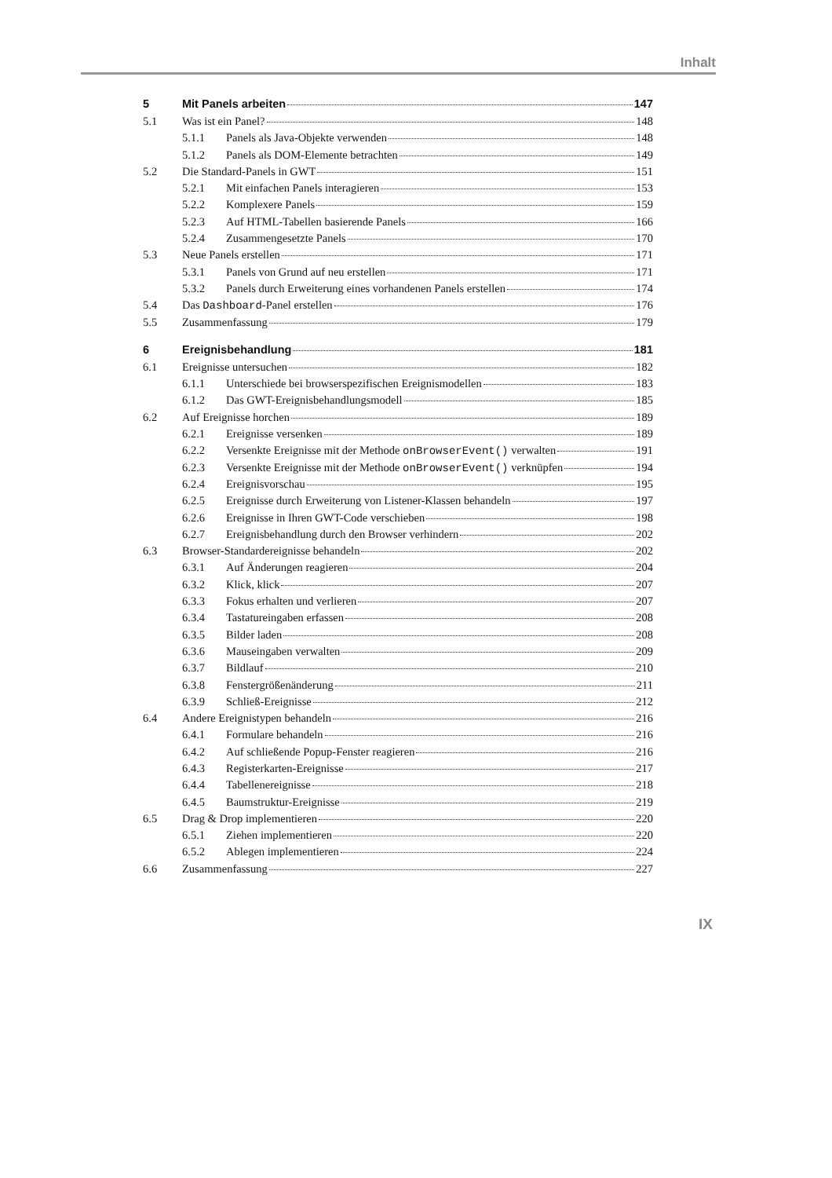Inhalt
5 Mit Panels arbeiten 147
5.1 Was ist ein Panel? 148
5.1.1 Panels als Java-Objekte verwenden 148
5.1.2 Panels als DOM-Elemente betrachten 149
5.2 Die Standard-Panels in GWT 151
5.2.1 Mit einfachen Panels interagieren 153
5.2.2 Komplexere Panels 159
5.2.3 Auf HTML-Tabellen basierende Panels 166
5.2.4 Zusammengesetzte Panels 170
5.3 Neue Panels erstellen 171
5.3.1 Panels von Grund auf neu erstellen 171
5.3.2 Panels durch Erweiterung eines vorhandenen Panels erstellen 174
5.4 Das Dashboard-Panel erstellen 176
5.5 Zusammenfassung 179
6 Ereignisbehandlung 181
6.1 Ereignisse untersuchen 182
6.1.1 Unterschiede bei browserspezifischen Ereignismodellen 183
6.1.2 Das GWT-Ereignisbehandlungsmodell 185
6.2 Auf Ereignisse horchen 189
6.2.1 Ereignisse versenken 189
6.2.2 Versenkte Ereignisse mit der Methode onBrowserEvent() verwalten 191
6.2.3 Versenkte Ereignisse mit der Methode onBrowserEvent() verknüpfen 194
6.2.4 Ereignisvorschau 195
6.2.5 Ereignisse durch Erweiterung von Listener-Klassen behandeln 197
6.2.6 Ereignisse in Ihren GWT-Code verschieben 198
6.2.7 Ereignisbehandlung durch den Browser verhindern 202
6.3 Browser-Standardereignisse behandeln 202
6.3.1 Auf Änderungen reagieren 204
6.3.2 Klick, klick 207
6.3.3 Fokus erhalten und verlieren 207
6.3.4 Tastatureingaben erfassen 208
6.3.5 Bilder laden 208
6.3.6 Mauseingaben verwalten 209
6.3.7 Bildlauf 210
6.3.8 Fenstergrößenänderung 211
6.3.9 Schließ-Ereignisse 212
6.4 Andere Ereignistypen behandeln 216
6.4.1 Formulare behandeln 216
6.4.2 Auf schließende Popup-Fenster reagieren 216
6.4.3 Registerkarten-Ereignisse 217
6.4.4 Tabellenereignisse 218
6.4.5 Baumstruktur-Ereignisse 219
6.5 Drag & Drop implementieren 220
6.5.1 Ziehen implementieren 220
6.5.2 Ablegen implementieren 224
6.6 Zusammenfassung 227
IX